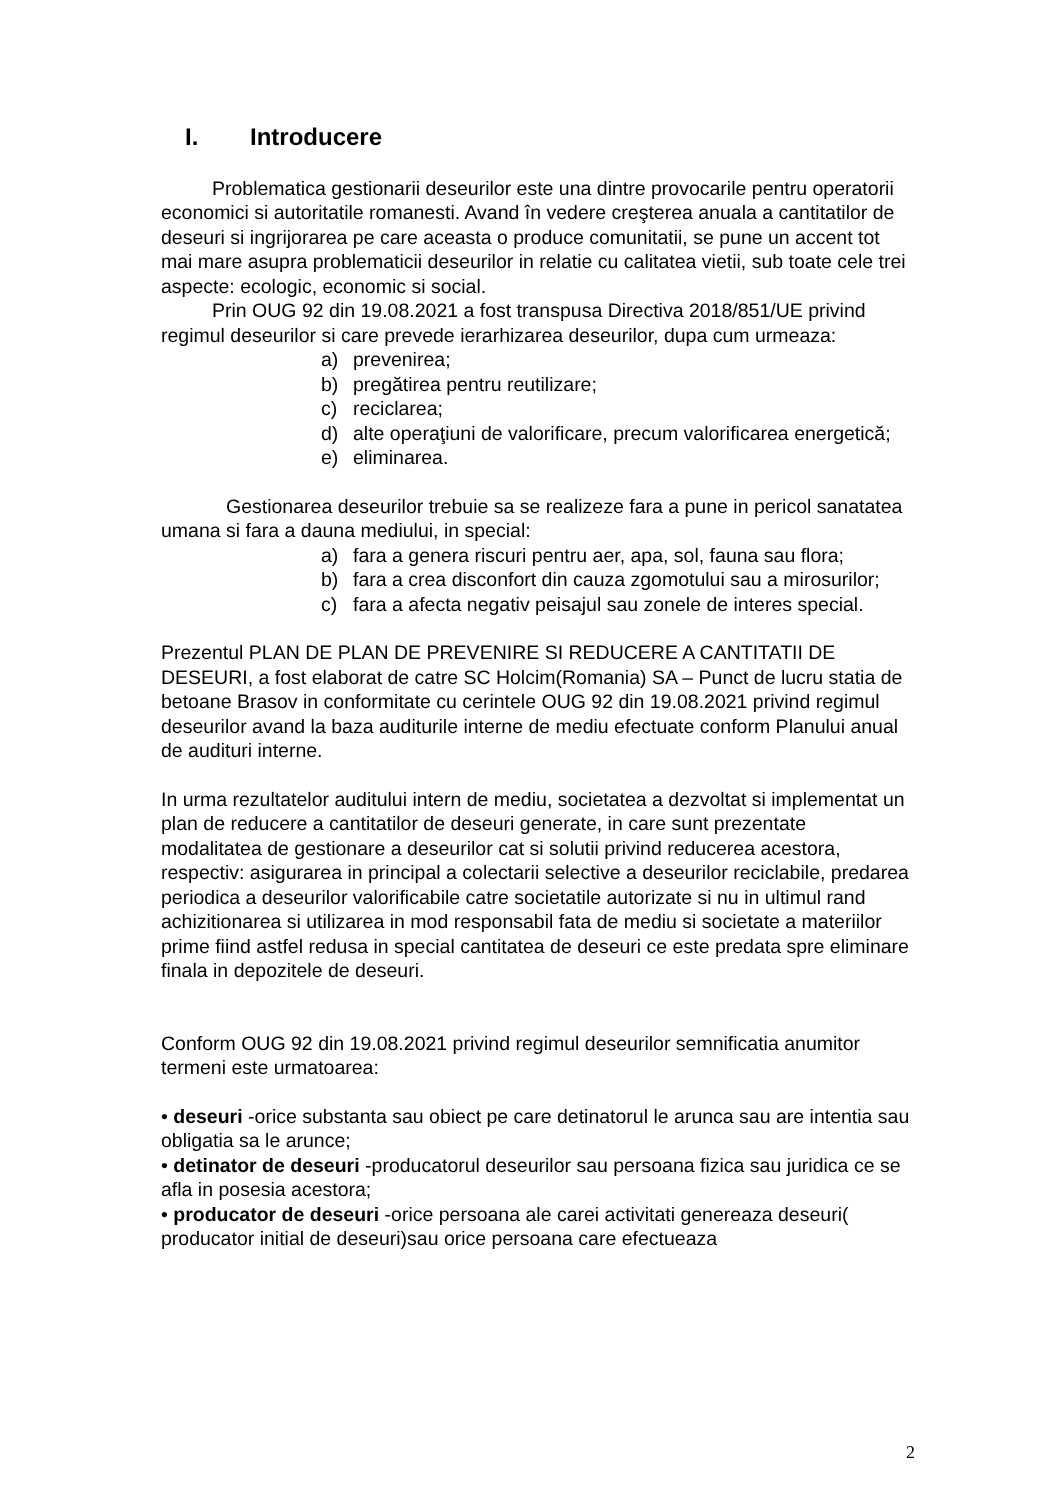I. Introducere
Problematica gestionarii deseurilor este una dintre provocarile pentru operatorii economici si autoritatile romanesti. Avand în vedere creşterea anuala a cantitatilor de deseuri si ingrijorarea pe care aceasta o produce comunitatii, se pune un accent tot mai mare asupra problematicii deseurilor in relatie cu calitatea vietii, sub toate cele trei aspecte: ecologic, economic si social.
Prin OUG 92 din 19.08.2021 a fost transpusa Directiva 2018/851/UE privind regimul deseurilor si care prevede ierarhizarea deseurilor, dupa cum urmeaza:
a) prevenirea;
b) pregătirea pentru reutilizare;
c) reciclarea;
d) alte operaţiuni de valorificare, precum valorificarea energetică;
e) eliminarea.
Gestionarea deseurilor trebuie sa se realizeze fara a pune in pericol sanatatea umana si fara a dauna mediului, in special:
a) fara a genera riscuri pentru aer, apa, sol, fauna sau flora;
b) fara a crea disconfort din cauza zgomotului sau a mirosurilor;
c) fara a afecta negativ peisajul sau zonele de interes special.
Prezentul PLAN DE PLAN DE PREVENIRE SI REDUCERE A CANTITATII DE DESEURI, a fost elaborat de catre SC Holcim(Romania) SA – Punct de lucru statia de betoane Brasov in conformitate cu cerintele OUG 92 din 19.08.2021 privind regimul deseurilor avand la baza auditurile interne de mediu efectuate conform Planului anual de audituri interne.
In urma rezultatelor auditului intern de mediu, societatea a dezvoltat si implementat un plan de reducere a cantitatilor de deseuri generate, in care sunt prezentate modalitatea de gestionare a deseurilor cat si solutii privind reducerea acestora, respectiv: asigurarea in principal a colectarii selective a deseurilor reciclabile, predarea periodica a deseurilor valorificabile catre societatile autorizate si nu in ultimul rand achizitionarea si utilizarea in mod responsabil fata de mediu si societate a materiilor prime fiind astfel redusa in special cantitatea de deseuri ce este predata spre eliminare finala in depozitele de deseuri.
Conform OUG 92 din 19.08.2021 privind regimul deseurilor semnificatia anumitor termeni este urmatoarea:
• deseuri -orice substanta sau obiect pe care detinatorul le arunca sau are intentia sau obligatia sa le arunce;
• detinator de deseuri -producatorul deseurilor sau persoana fizica sau juridica ce se afla in posesia acestora;
• producator de deseuri -orice persoana ale carei activitati genereaza deseuri( producator initial de deseuri)sau orice persoana care efectueaza
2